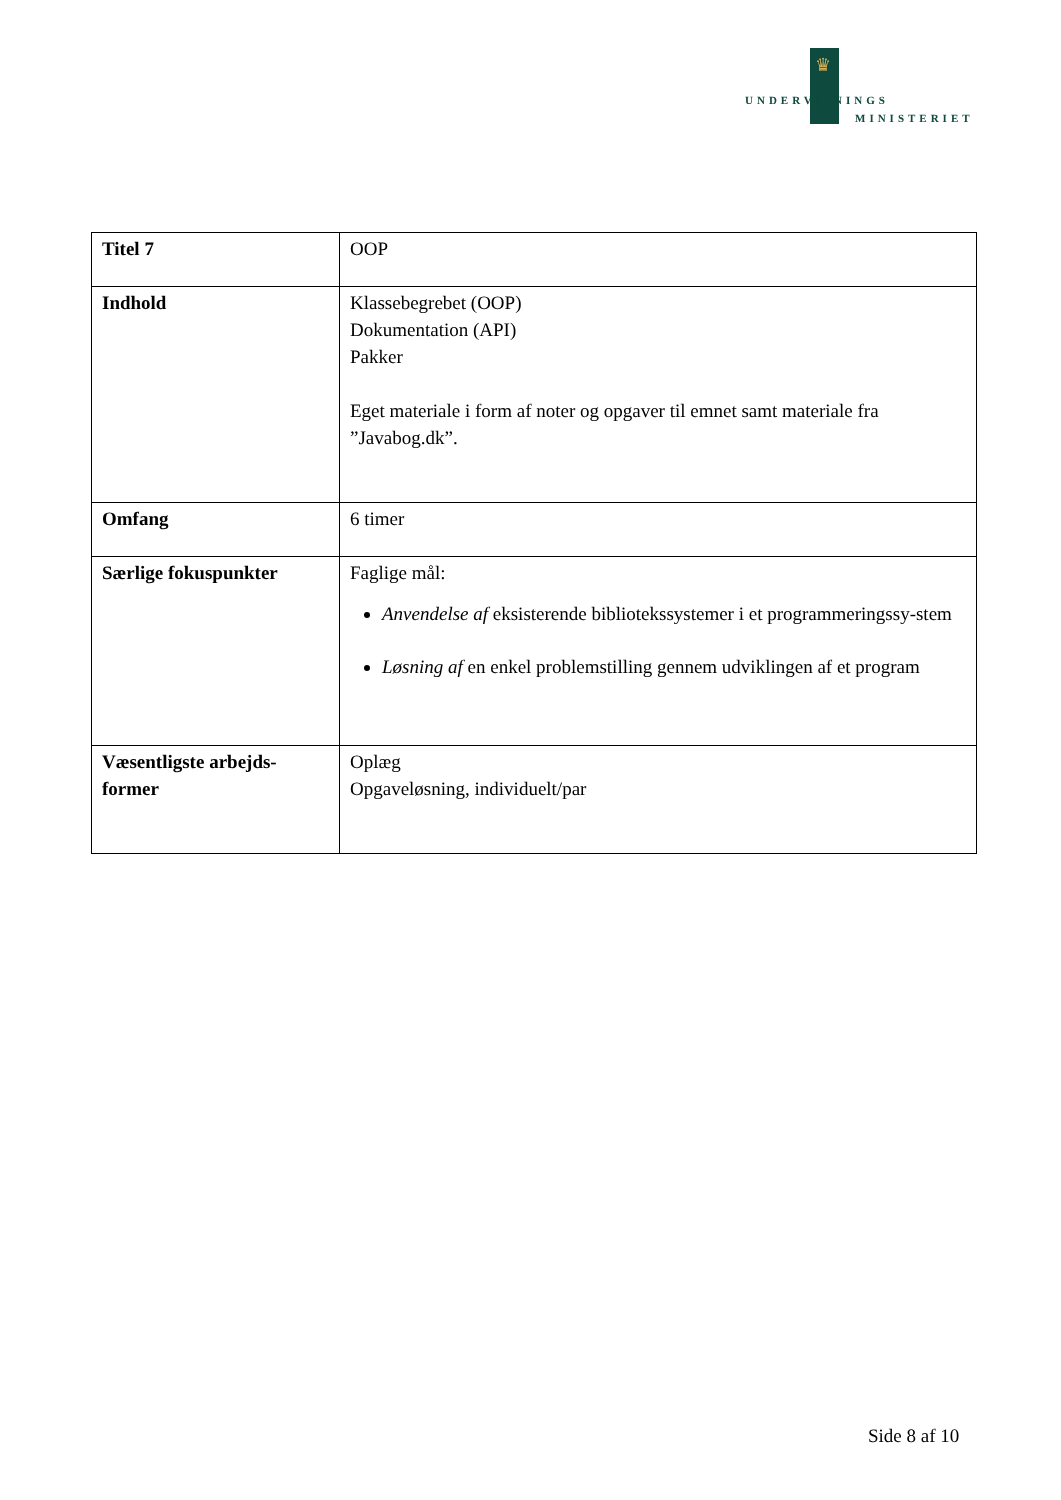♛
UNDERVISNINGS
MINISTERIET
| Titel 7 | OOP |
| Indhold | Klassebegrebet (OOP) Dokumentation (API) Pakker Eget materiale i form af noter og opgaver til emnet samt materiale fra ”Javabog.dk”. |
| Omfang | 6 timer |
| Særlige fokuspunkter | Faglige mål: Anvendelse af eksisterende bibliotekssystemer i et programmeringssy-stem Løsning af en enkel problemstilling gennem udviklingen af et program |
| Væsentligste arbejds-former | Oplæg Opgaveløsning, individuelt/par |
Side 8 af 10